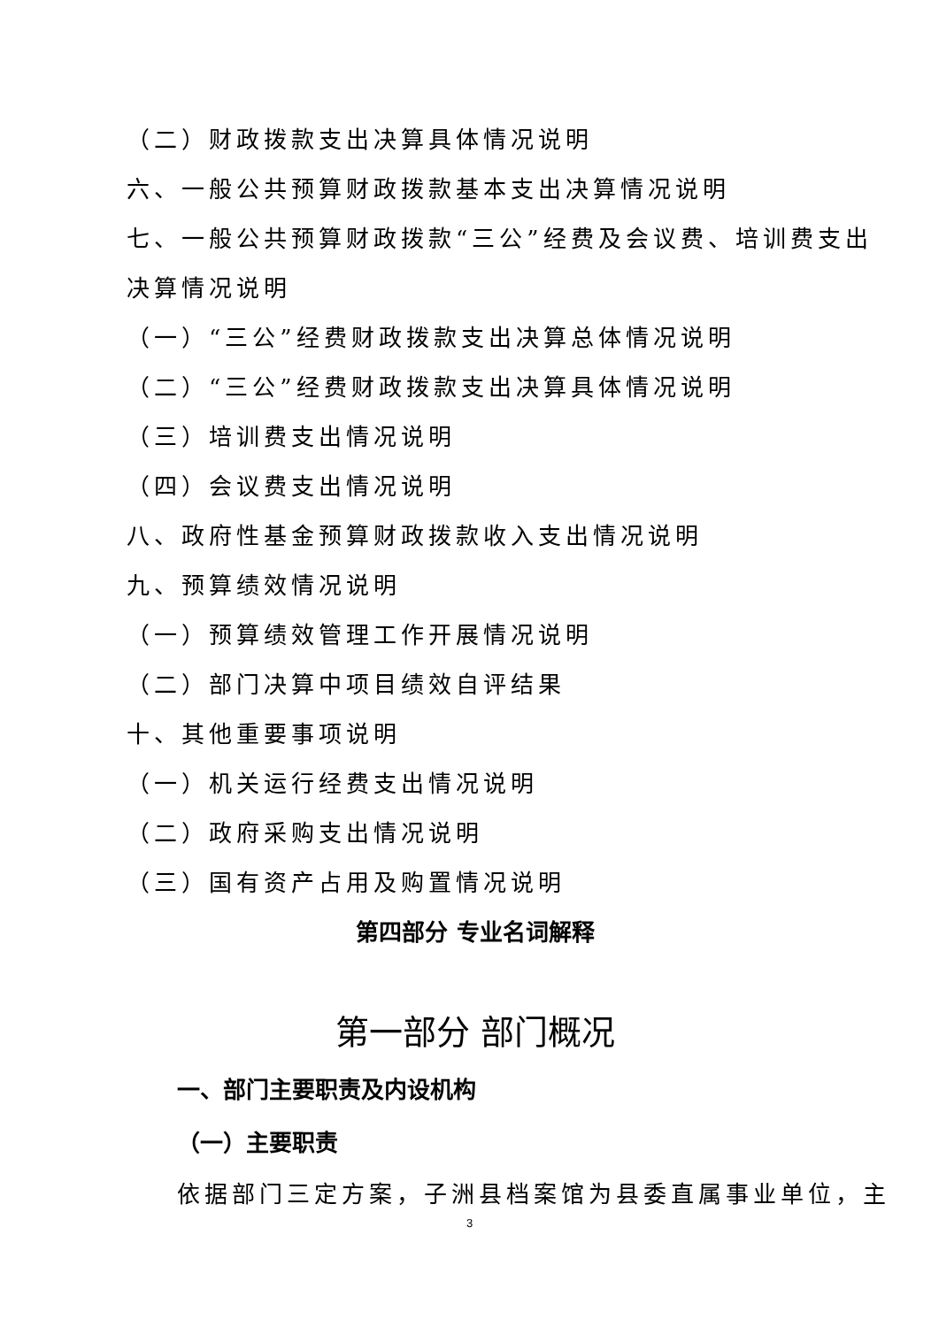（二）财政拨款支出决算具体情况说明
六、一般公共预算财政拨款基本支出决算情况说明
七、一般公共预算财政拨款“三公”经费及会议费、培训费支出
决算情况说明
（一）“三公”经费财政拨款支出决算总体情况说明
（二）“三公”经费财政拨款支出决算具体情况说明
（三）培训费支出情况说明
（四）会议费支出情况说明
八、政府性基金预算财政拨款收入支出情况说明
九、预算绩效情况说明
（一）预算绩效管理工作开展情况说明
（二）部门决算中项目绩效自评结果
十、其他重要事项说明
（一）机关运行经费支出情况说明
（二）政府采购支出情况说明
（三）国有资产占用及购置情况说明
第四部分 专业名词解释
第一部分 部门概况
一、部门主要职责及内设机构
（一）主要职责
依据部门三定方案，子洲县档案馆为县委直属事业单位，主
3